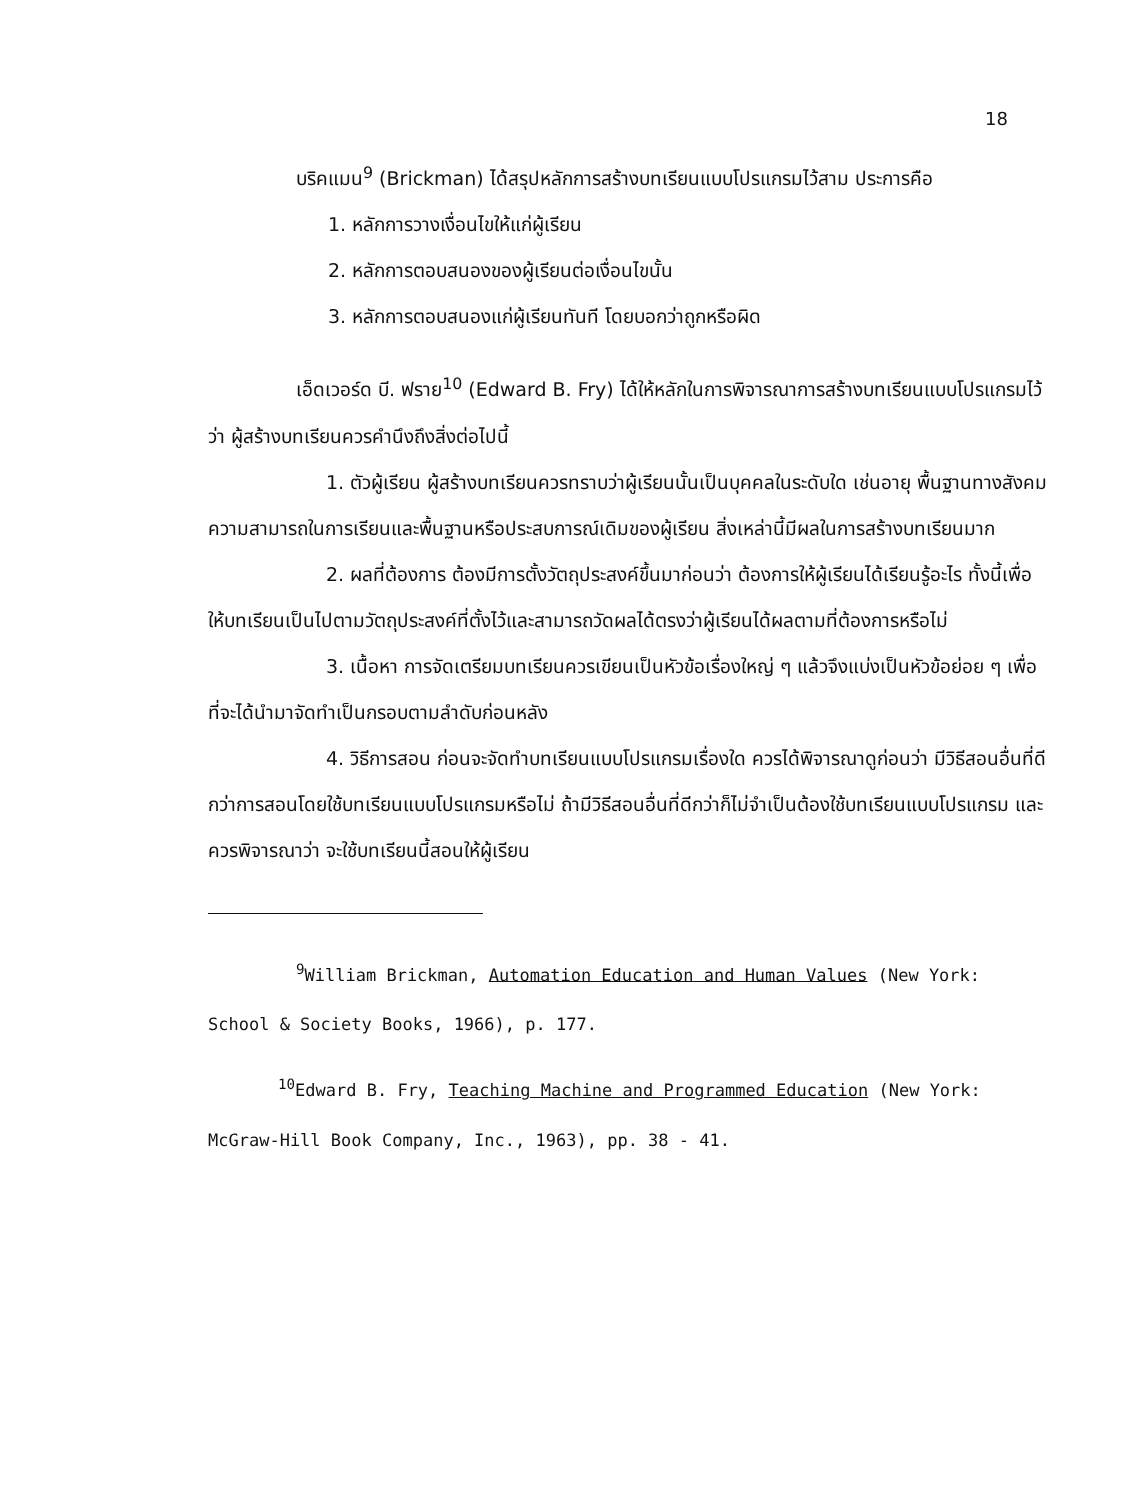18
บริคแมน<sup>9</sup> (Brickman) ได้สรุปหลักการสร้างบทเรียนแบบโปรแกรมไว้สาม ประการคือ
1. หลักการวางเงื่อนไขให้แก่ผู้เรียน
2. หลักการตอบสนองของผู้เรียนต่อเงื่อนไขนั้น
3. หลักการตอบสนองแก่ผู้เรียนทันที โดยบอกว่าถูกหรือผิด
เอ็ดเวอร์ด บี. ฟราย<sup>10</sup> (Edward B. Fry) ได้ให้หลักในการพิจารณาการสร้างบทเรียนแบบโปรแกรมไว้ว่า ผู้สร้างบทเรียนควรคำนึงถึงสิ่งต่อไปนี้
1. ตัวผู้เรียน ผู้สร้างบทเรียนควรทราบว่าผู้เรียนนั้นเป็นบุคคลในระดับใด เช่นอายุ พื้นฐานทางสังคม ความสามารถในการเรียนและพื้นฐานหรือประสบการณ์เดิมของผู้เรียน สิ่งเหล่านี้มีผลในการสร้างบทเรียนมาก
2. ผลที่ต้องการ ต้องมีการตั้งวัตถุประสงค์ขึ้นมาก่อนว่า ต้องการให้ผู้เรียนได้เรียนรู้อะไร ทั้งนี้เพื่อให้บทเรียนเป็นไปตามวัตถุประสงค์ที่ตั้งไว้และสามารถวัดผลได้ตรงว่าผู้เรียนได้ผลตามที่ต้องการหรือไม่
3. เนื้อหา การจัดเตรียมบทเรียนควรเขียนเป็นหัวข้อเรื่องใหญ่ ๆ แล้วจึงแบ่งเป็นหัวข้อย่อย ๆ เพื่อที่จะได้นำมาจัดทำเป็นกรอบตามลำดับก่อนหลัง
4. วิธีการสอน ก่อนจะจัดทำบทเรียนแบบโปรแกรมเรื่องใด ควรได้พิจารณาดูก่อนว่า มีวิธีสอนอื่นที่ดีกว่าการสอนโดยใช้บทเรียนแบบโปรแกรมหรือไม่ ถ้ามีวิธีสอนอื่นที่ดีกว่าก็ไม่จำเป็นต้องใช้บทเรียนแบบโปรแกรม และควรพิจารณาว่า จะใช้บทเรียนนี้สอนให้ผู้เรียน
<sup>9</sup> William Brickman, Automation Education and Human Values (New York: School & Society Books, 1966), p. 177.
<sup>10</sup> Edward B. Fry, Teaching Machine and Programmed Education (New York: McGraw-Hill Book Company, Inc., 1963), pp. 38 - 41.